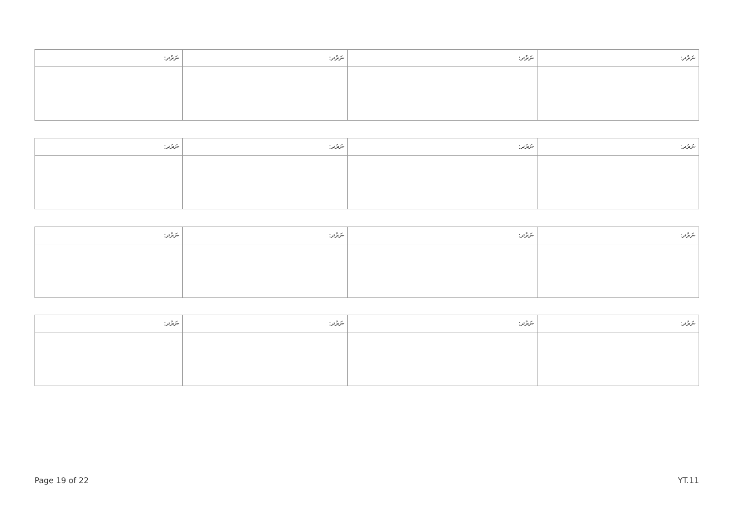| ނަރުދ: | ނަރުދ: | ނަރުދ: | ނަރުދ: |
| --- | --- | --- | --- |
| ނަރުދ: | ނަރުދ: | ނަރުދ: | ނަރުދ: |
| --- | --- | --- | --- |
| ނަރުދ: | ނަރުދ: | ނަރުދ: | ނަރުދ: |
| --- | --- | --- | --- |
| ނަރުދ: | ނަރުދ: | ނަރުދ: | ނަރުދ: |
| --- | --- | --- | --- |
Page 19 of 22 YT.11